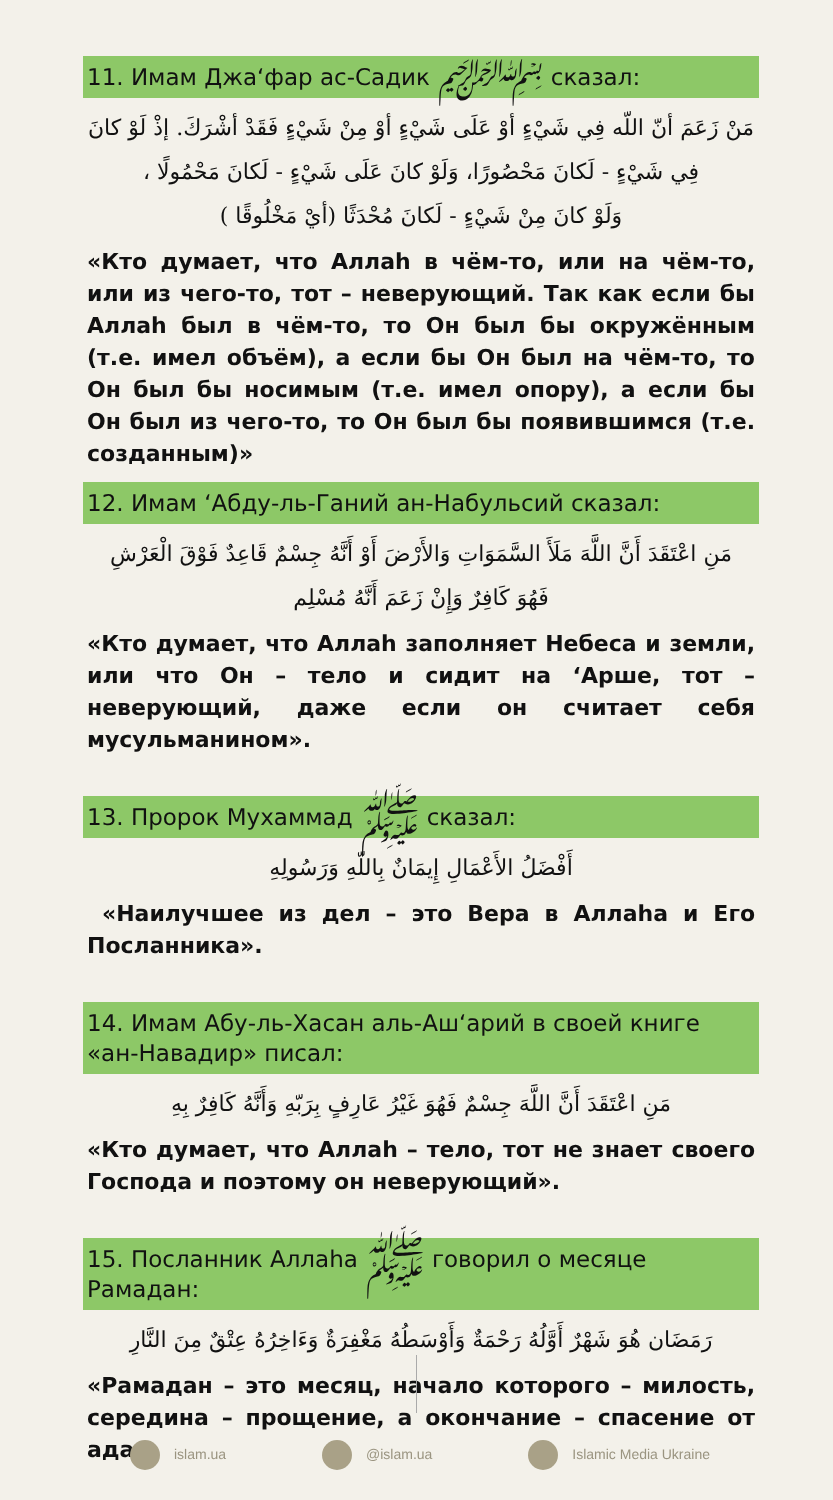11. Имам Джа‘фар ас-Садик ﷽ сказал:
مَنْ زَعَمَ أنّ اللّه فِي شَيْءٍ أوْ عَلَى شَيْءٍ أوْ مِنْ شَيْءٍ فَقَدْ أشْرَكَ. إذْ لَوْ كانَ فِي شَيْءٍ - لَكانَ مَحْصُورًا، وَلَوْ كانَ عَلَى شَيْءٍ - لَكانَ مَحْمُولًا ،
وَلَوْ كانَ مِنْ شَيْءٍ - لَكانَ مُحْدَثًا (أيْ مَخْلُوقًا )
«Кто думает, что Аллаh в чём-то, или на чём-то, или из чего-то, тот – неверующий. Так как если бы Аллаh был в чём-то, то Он был бы окружённым (т.е. имел объём), а если бы Он был на чём-то, то Он был бы носимым (т.е. имел опору), а если бы Он был из чего-то, то Он был бы появившимся (т.е. созданным)»
12. Имам ‘Абду-ль-Ганий ан-Набульсий сказал:
مَنِ اعْتَقَدَ أَنَّ اللَّهَ مَلَأَ السَّمَوَاتِ وَالأَرْضَ أَوْ أَنَّهُ جِسْمٌ قَاعِدٌ فَوْقَ الْعَرْشِ
فَهُوَ كَافِرٌ وَإِنْ زَعَمَ أَنَّهُ مُسْلِم
«Кто думает, что Аллаh заполняет Небеса и земли, или что Он – тело и сидит на ‘Арше, тот – неверующий, даже если он считает себя мусульманином».
13. Пророк Мухаммад ﷺ сказал:
أَفْضَلُ الأَعْمَالِ إِيمَانٌ بِاللّهِ وَرَسُولِهِ
«Наилучшее из дел – это Вера в Аллаhа и Его Посланника».
14. Имам Абу-ль-Хасан аль-Аш‘арий в своей книге «ан-Навадир» писал:
مَنِ اعْتَقَدَ أَنَّ اللَّهَ جِسْمٌ فَهُوَ غَيْرُ عَارِفٍ بِرَبّهِ وَأَنَّهُ كَافِرٌ بِهِ
«Кто думает, что Аллаh – тело, тот не знает своего Господа и поэтому он неверующий».
15. Посланник Аллаhа ﷺ говорил о месяце Рамадан:
رَمَضَان هُوَ شَهْرٌ أَوَّلُهُ رَحْمَةٌ وَأَوْسَطُهُ مَغْفِرَةٌ وَءَاخِرُهُ عِتْقٌ مِنَ النَّارِ
«Рамадан – это месяц, начало которого – милость, середина – прощение, а окончание – спасение от ада».
islam.ua @islam.ua Islamic Media Ukraine